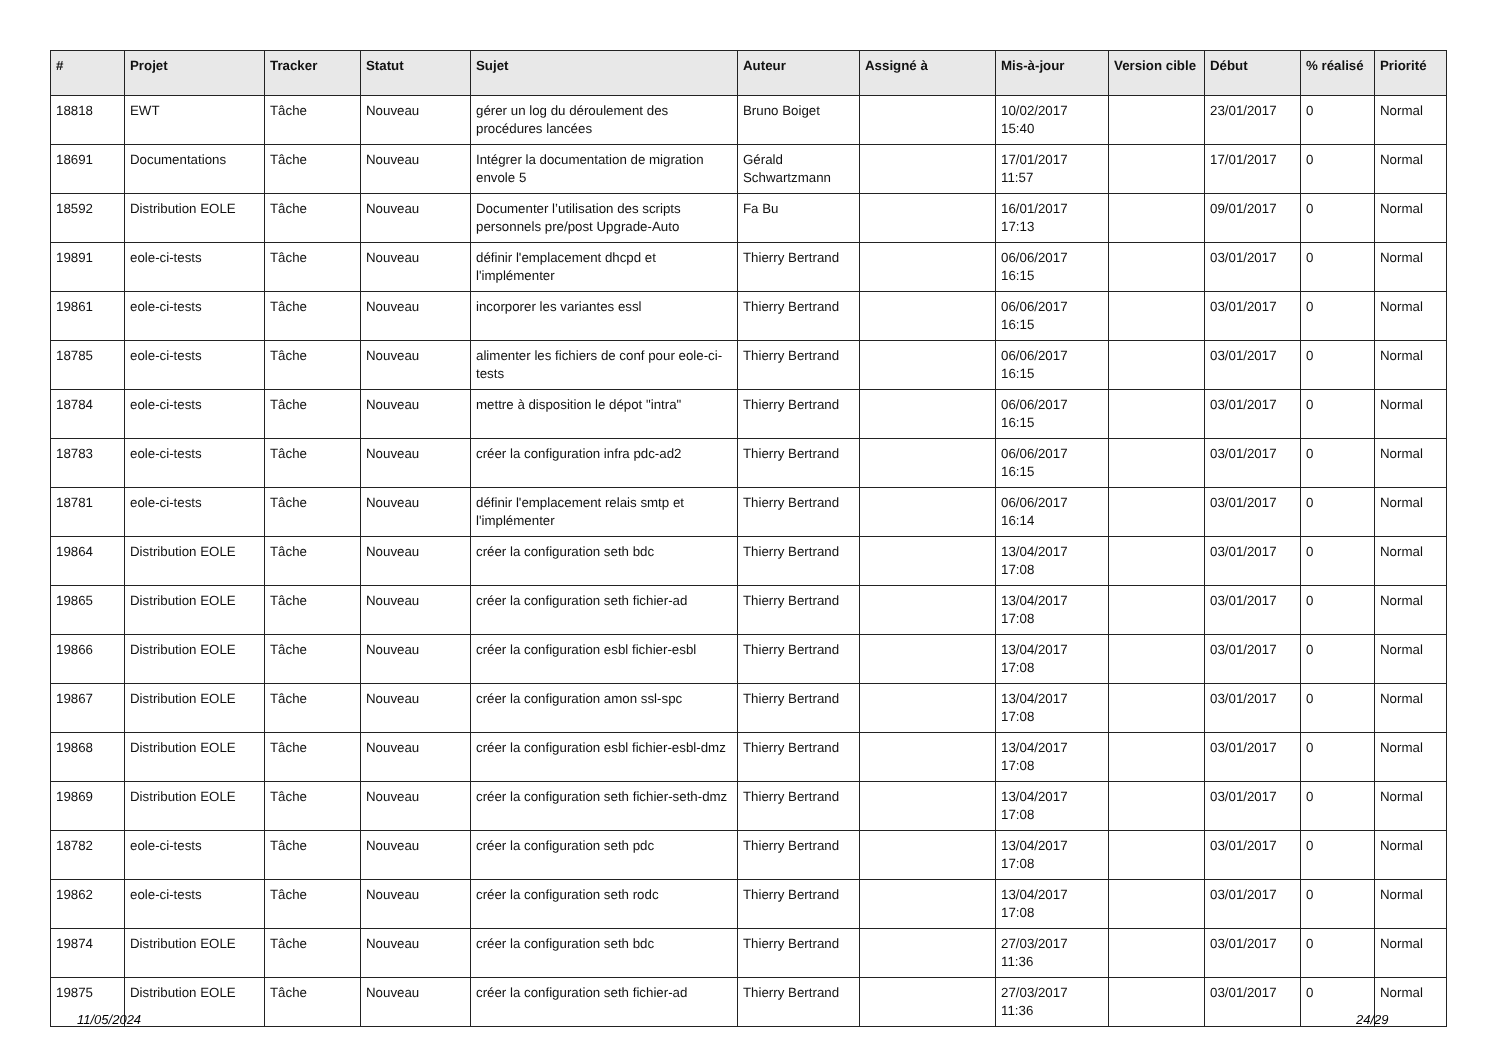| # | Projet | Tracker | Statut | Sujet | Auteur | Assigné à | Mis-à-jour | Version cible | Début | % réalisé | Priorité |
| --- | --- | --- | --- | --- | --- | --- | --- | --- | --- | --- | --- |
| 18818 | EWT | Tâche | Nouveau | gérer un log du déroulement des procédures lancées | Bruno Boiget | | 10/02/2017 15:40 | | 23/01/2017 | 0 | Normal |
| 18691 | Documentations | Tâche | Nouveau | Intégrer la documentation de migration envole 5 | Gérald Schwartzmann | | 17/01/2017 11:57 | | 17/01/2017 | 0 | Normal |
| 18592 | Distribution EOLE | Tâche | Nouveau | Documenter l’utilisation des scripts personnels pre/post Upgrade-Auto | Fa Bu | | 16/01/2017 17:13 | | 09/01/2017 | 0 | Normal |
| 19891 | eole-ci-tests | Tâche | Nouveau | définir l'emplacement dhcpd et l'implémenter | Thierry Bertrand | | 06/06/2017 16:15 | | 03/01/2017 | 0 | Normal |
| 19861 | eole-ci-tests | Tâche | Nouveau | incorporer les variantes essl | Thierry Bertrand | | 06/06/2017 16:15 | | 03/01/2017 | 0 | Normal |
| 18785 | eole-ci-tests | Tâche | Nouveau | alimenter les fichiers de conf pour eole-ci-tests | Thierry Bertrand | | 06/06/2017 16:15 | | 03/01/2017 | 0 | Normal |
| 18784 | eole-ci-tests | Tâche | Nouveau | mettre à disposition le dépot "intra" | Thierry Bertrand | | 06/06/2017 16:15 | | 03/01/2017 | 0 | Normal |
| 18783 | eole-ci-tests | Tâche | Nouveau | créer la configuration infra pdc-ad2 | Thierry Bertrand | | 06/06/2017 16:15 | | 03/01/2017 | 0 | Normal |
| 18781 | eole-ci-tests | Tâche | Nouveau | définir l'emplacement relais smtp et l'implémenter | Thierry Bertrand | | 06/06/2017 16:14 | | 03/01/2017 | 0 | Normal |
| 19864 | Distribution EOLE | Tâche | Nouveau | créer la configuration seth bdc | Thierry Bertrand | | 13/04/2017 17:08 | | 03/01/2017 | 0 | Normal |
| 19865 | Distribution EOLE | Tâche | Nouveau | créer la configuration seth fichier-ad | Thierry Bertrand | | 13/04/2017 17:08 | | 03/01/2017 | 0 | Normal |
| 19866 | Distribution EOLE | Tâche | Nouveau | créer la configuration esbl fichier-esbl | Thierry Bertrand | | 13/04/2017 17:08 | | 03/01/2017 | 0 | Normal |
| 19867 | Distribution EOLE | Tâche | Nouveau | créer la configuration amon ssl-spc | Thierry Bertrand | | 13/04/2017 17:08 | | 03/01/2017 | 0 | Normal |
| 19868 | Distribution EOLE | Tâche | Nouveau | créer la configuration esbl fichier-esbl-dmz | Thierry Bertrand | | 13/04/2017 17:08 | | 03/01/2017 | 0 | Normal |
| 19869 | Distribution EOLE | Tâche | Nouveau | créer la configuration seth fichier-seth-dmz | Thierry Bertrand | | 13/04/2017 17:08 | | 03/01/2017 | 0 | Normal |
| 18782 | eole-ci-tests | Tâche | Nouveau | créer la configuration seth pdc | Thierry Bertrand | | 13/04/2017 17:08 | | 03/01/2017 | 0 | Normal |
| 19862 | eole-ci-tests | Tâche | Nouveau | créer la configuration seth rodc | Thierry Bertrand | | 13/04/2017 17:08 | | 03/01/2017 | 0 | Normal |
| 19874 | Distribution EOLE | Tâche | Nouveau | créer la configuration seth bdc | Thierry Bertrand | | 27/03/2017 11:36 | | 03/01/2017 | 0 | Normal |
| 19875 | Distribution EOLE | Tâche | Nouveau | créer la configuration seth fichier-ad | Thierry Bertrand | | 27/03/2017 11:36 | | 03/01/2017 | 0 | Normal |
11/05/2024 24/29